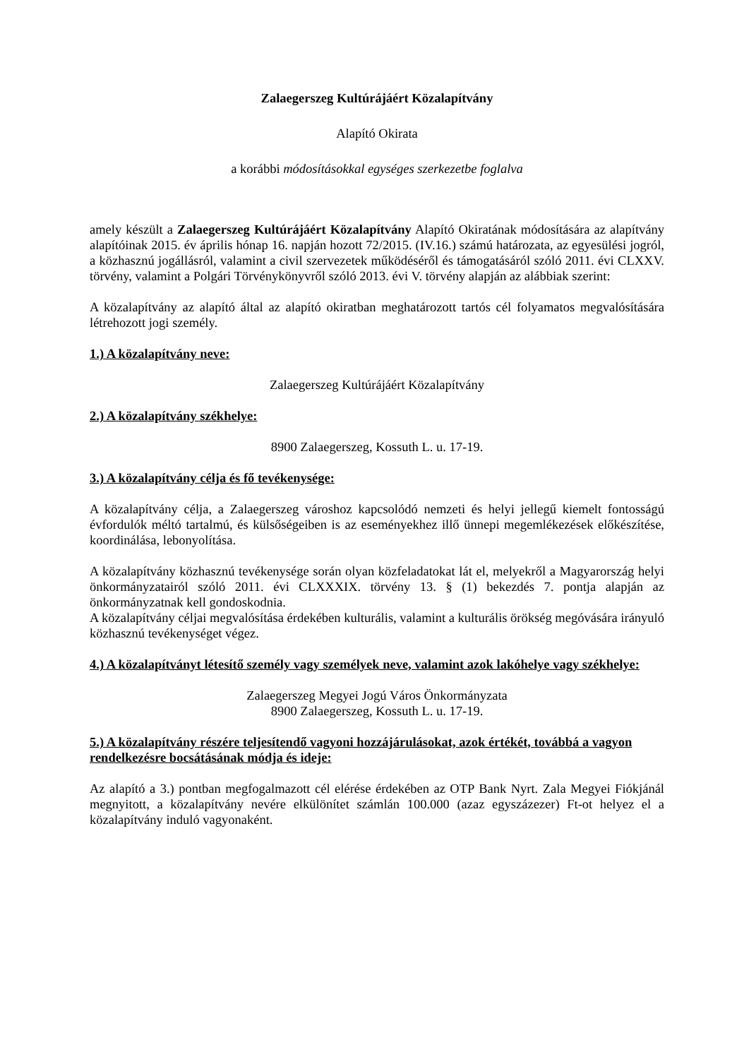Zalaegerszeg Kultúrájáért Közalapítvány
Alapító Okirata
a korábbi módosításokkal egységes szerkezetbe foglalva
amely készült a Zalaegerszeg Kultúrájáért Közalapítvány Alapító Okiratának módosítására az alapítvány alapítóinak 2015. év április hónap 16. napján hozott 72/2015. (IV.16.) számú határozata, az egyesülési jogról, a közhasznú jogállásról, valamint a civil szervezetek működéséről és támogatásáról szóló 2011. évi CLXXV. törvény, valamint a Polgári Törvénykönyvről szóló 2013. évi V. törvény alapján az alábbiak szerint:
A közalapítvány az alapító által az alapító okiratban meghatározott tartós cél folyamatos megvalósítására létrehozott jogi személy.
1.) A közalapítvány neve:
Zalaegerszeg Kultúrájáért Közalapítvány
2.) A közalapítvány székhelye:
8900 Zalaegerszeg, Kossuth L. u. 17-19.
3.) A közalapítvány célja és fő tevékenysége:
A közalapítvány célja, a Zalaegerszeg városhoz kapcsolódó nemzeti és helyi jellegű kiemelt fontosságú évfordulók méltó tartalmú, és külsőségeiben is az eseményekhez illő ünnepi megemlékezések előkészítése, koordinálása, lebonyolítása.
A közalapítvány közhasznú tevékenysége során olyan közfeladatokat lát el, melyekről a Magyarország helyi önkormányzatairól szóló 2011. évi CLXXXIX. törvény 13. § (1) bekezdés 7. pontja alapján az önkormányzatnak kell gondoskodnia.
A közalapítvány céljai megvalósítása érdekében kulturális, valamint a kulturális örökség megóvására irányuló közhasznú tevékenységet végez.
4.) A közalapítványt létesítő személy vagy személyek neve, valamint azok lakóhelye vagy székhelye:
Zalaegerszeg Megyei Jogú Város Önkormányzata
8900 Zalaegerszeg, Kossuth L. u. 17-19.
5.) A közalapítvány részére teljesítendő vagyoni hozzájárulásokat, azok értékét, továbbá a vagyon rendelkezésre bocsátásának módja és ideje:
Az alapító a 3.) pontban megfogalmazott cél elérése érdekében az OTP Bank Nyrt. Zala Megyei Fiókjánál megnyitott, a közalapítvány nevére elkülönítet számlán 100.000 (azaz egyszázezer) Ft-ot helyez el a közalapítvány induló vagyonaként.